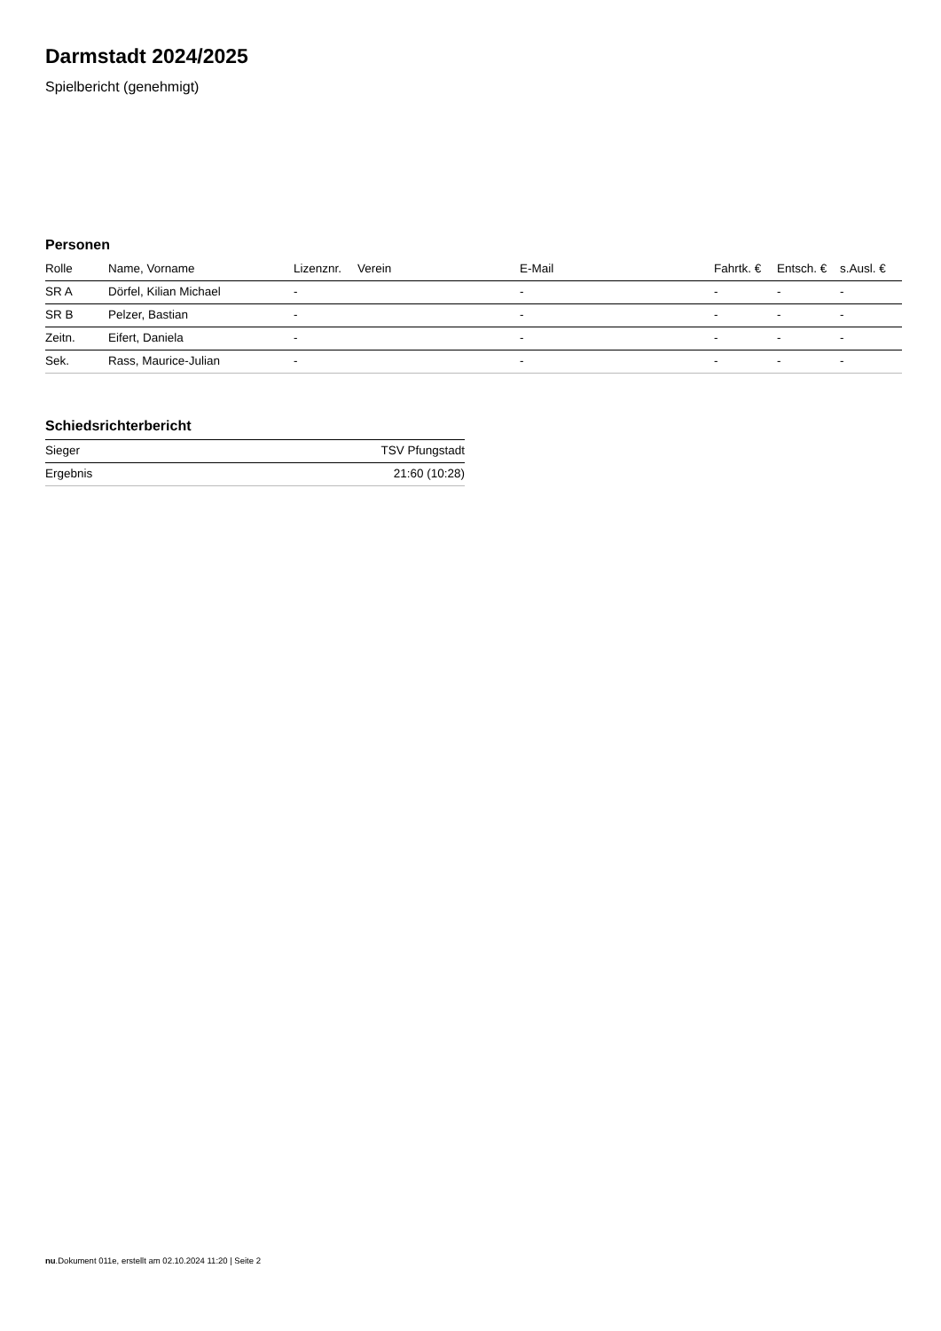Darmstadt 2024/2025
Spielbericht (genehmigt)
Personen
| Rolle | Name, Vorname | Lizenznr. | Verein | E-Mail | Fahrtk. € | Entsch. € | s.Ausl. € |
| --- | --- | --- | --- | --- | --- | --- | --- |
| SR A | Dörfel, Kilian Michael | - | | - | - | - | - |
| SR B | Pelzer, Bastian | - | | - | - | - | - |
| Zeitn. | Eifert, Daniela | - | | - | - | - | - |
| Sek. | Rass, Maurice-Julian | - | | - | - | - | - |
Schiedsrichterbericht
| Sieger | TSV Pfungstadt |
| Ergebnis | 21:60 (10:28) |
nu.Dokument 011e, erstellt am 02.10.2024 11:20 | Seite 2